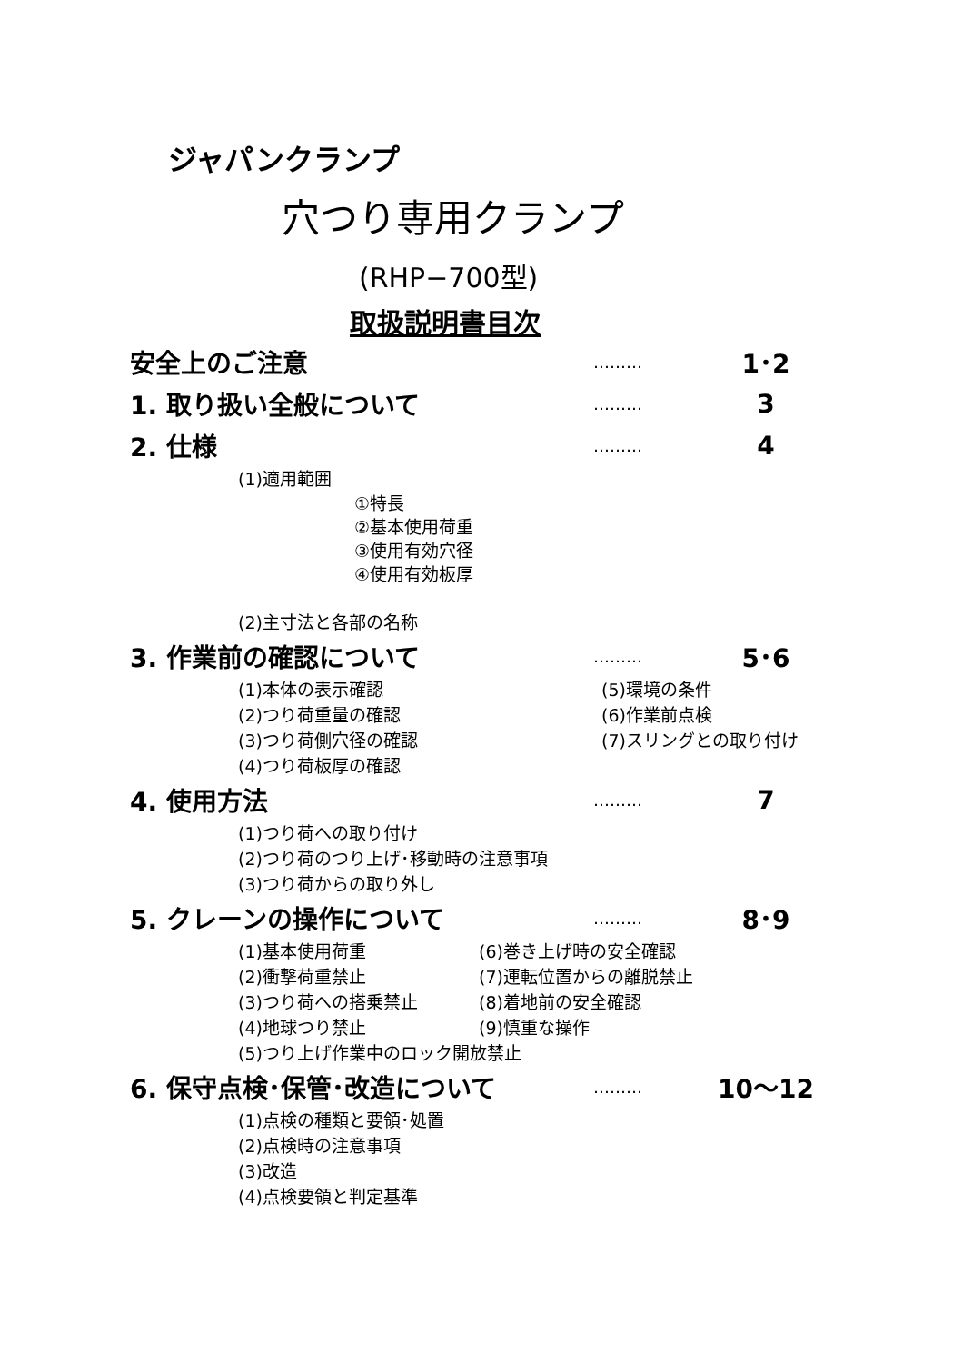ジャパンクランプ
穴つり専用クランプ
(RHP−700型)
取扱説明書目次
安全上のご注意 ……… 1･2
1. 取り扱い全般について ……… 3
2. 仕様 ……… 4
(1)適用範囲
①特長
②基本使用荷重
③使用有効穴径
④使用有効板厚
(2)主寸法と各部の名称
3. 作業前の確認について ……… 5･6
(1)本体の表示確認 (5)環境の条件 (2)つり荷重量の確認 (6)作業前点検 (3)つり荷側穴径の確認 (7)スリングとの取り付け (4)つり荷板厚の確認
4. 使用方法 ……… 7
(1)つり荷への取り付け
(2)つり荷のつり上げ･移動時の注意事項
(3)つり荷からの取り外し
5. クレーンの操作について ……… 8･9
(1)基本使用荷重 (6)巻き上げ時の安全確認 (2)衝撃荷重禁止 (7)運転位置からの離脱禁止 (3)つり荷への搭乗禁止 (8)着地前の安全確認 (4)地球つり禁止 (9)慎重な操作
(5)つり上げ作業中のロック開放禁止
6. 保守点検･保管･改造について ……… 10〜12
(1)点検の種類と要領･処置
(2)点検時の注意事項
(3)改造
(4)点検要領と判定基準